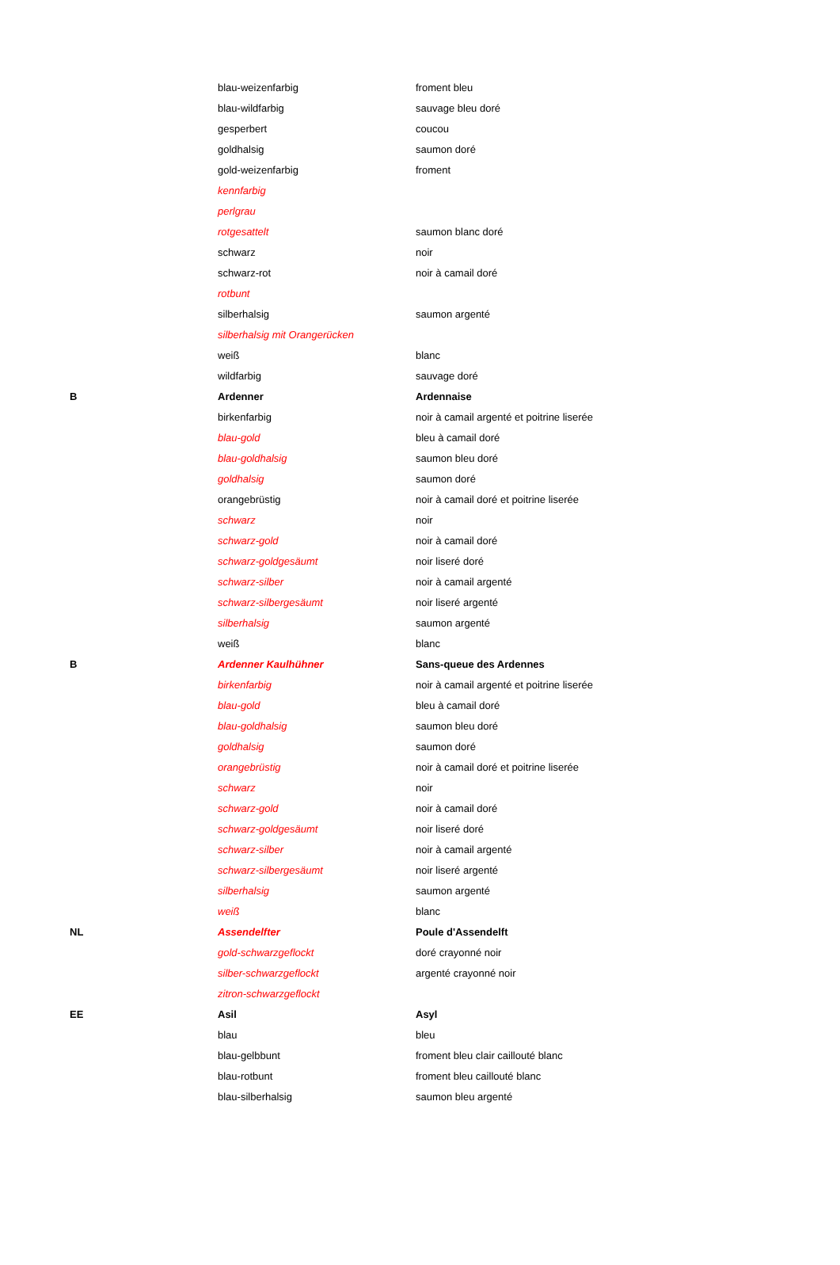| | blau-weizenfarbig | froment bleu |
| | blau-wildfarbig | sauvage bleu doré |
| | gesperbert | coucou |
| | goldhalsig | saumon doré |
| | gold-weizenfarbig | froment |
| | kennfarbig | |
| | perlgrau | |
| | rotgesattelt | saumon blanc doré |
| | schwarz | noir |
| | schwarz-rot | noir à camail doré |
| | rotbunt | |
| | silberhalsig | saumon argenté |
| | silberhalsig mit Orangerücken | |
| | weiß | blanc |
| | wildfarbig | sauvage doré |
| B | Ardenner | Ardennaise |
| | birkenfarbig | noir à camail argenté et poitrine liserée |
| | blau-gold | bleu à camail doré |
| | blau-goldhalsig | saumon bleu doré |
| | goldhalsig | saumon doré |
| | orangebrüstig | noir à camail doré et poitrine liserée |
| | schwarz | noir |
| | schwarz-gold | noir à camail doré |
| | schwarz-goldgesäumt | noir liseré doré |
| | schwarz-silber | noir à camail argenté |
| | schwarz-silbergesäumt | noir liseré argenté |
| | silberhalsig | saumon argenté |
| | weiß | blanc |
| B | Ardenner Kaulhühner | Sans-queue des Ardennes |
| | birkenfarbig | noir à camail argenté et poitrine liserée |
| | blau-gold | bleu à camail doré |
| | blau-goldhalsig | saumon bleu doré |
| | goldhalsig | saumon doré |
| | orangebrüstig | noir à camail doré et poitrine liserée |
| | schwarz | noir |
| | schwarz-gold | noir à camail doré |
| | schwarz-goldgesäumt | noir liseré doré |
| | schwarz-silber | noir à camail argenté |
| | schwarz-silbergesäumt | noir liseré argenté |
| | silberhalsig | saumon argenté |
| | weiß | blanc |
| NL | Assendelfter | Poule d'Assendelft |
| | gold-schwarzgeflockt | doré crayonné noir |
| | silber-schwarzgeflockt | argenté crayonné noir |
| | zitron-schwarzgeflockt | |
| EE | Asil | Asyl |
| | blau | bleu |
| | blau-gelbbunt | froment bleu clair caillouté blanc |
| | blau-rotbunt | froment bleu caillouté blanc |
| | blau-silberhalsig | saumon bleu argenté |